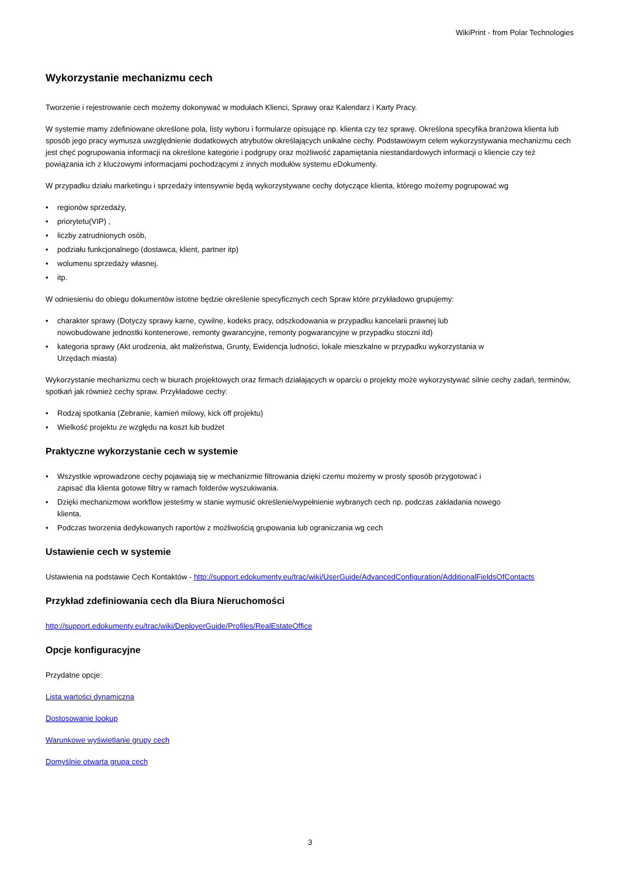WikiPrint - from Polar Technologies
Wykorzystanie mechanizmu cech
Tworzenie i rejestrowanie cech możemy dokonywać w modułach Klienci, Sprawy oraz Kalendarz i Karty Pracy.
W systemie mamy zdefiniowane określone pola, listy wyboru i formularze opisujące np. klienta czy tez sprawę. Określona specyfika branżowa klienta lub sposób jego pracy wymusza uwzględnienie dodatkowych atrybutów określających unikalne cechy. Podstawowym celem wykorzystywania mechanizmu cech jest chęć pogrupowania informacji na określone kategorie i podgrupy oraz możliwość zapamiętania niestandardowych informacji o kliencie czy też powiązania ich z kluczowymi informacjami pochodzącymi z innych modułów systemu eDokumenty.
W przypadku działu marketingu i sprzedaży intensywnie będą wykorzystywane cechy dotyczące klienta, którego możemy pogrupować wg
• regionów sprzedaży,
• priorytetu(VIP) ,
• liczby zatrudnionych osób,
• podziału funkcjonalnego (dostawca, klient, partner itp)
• wolumenu sprzedaży własnej.
• itp.
W odniesieniu do obiegu dokumentów istotne będzie określenie specyficznych cech Spraw które przykładowo grupujemy:
• charakter sprawy (Dotyczy sprawy karne, cywilne, kodeks pracy, odszkodowania w przypadku kancelarii prawnej lub nowobudowane jednostki kontenerowe, remonty gwarancyjne, remonty pogwarancyjne w przypadku stoczni itd)
• kategoria sprawy (Akt urodzenia, akt małżeństwa, Grunty, Ewidencja ludności, lokale mieszkalne w przypadku wykorzystania w Urzędach miasta)
Wykorzystanie mechanizmu cech w biurach projektowych oraz firmach działających w oparciu o projekty może wykorzystywać silnie cechy zadań, terminów, spotkań jak również cechy spraw. Przykładowe cechy:
• Rodzaj spotkania (Zebranie, kamień milowy, kick off projektu)
• Wielkość projektu ze względu na koszt lub budżet
Praktyczne wykorzystanie cech w systemie
• Wszystkie wprowadzone cechy pojawiają się w mechanizmie filtrowania dzięki czemu możemy w prosty sposób przygotować i zapisać dla klienta gotowe filtry w ramach folderów wyszukiwania.
• Dzięki mechanizmowi workflow jesteśmy w stanie wymusić określenie/wypełnienie wybranych cech np. podczas zakładania nowego klienta.
• Podczas tworzenia dedykowanych raportów z możliwością grupowania lub ograniczania wg cech
Ustawienie cech w systemie
Ustawienia na podstawie Cech Kontaktów - http://support.edokumenty.eu/trac/wiki/UserGuide/AdvancedConfiguration/AdditionalFieldsOfContacts
Przykład zdefiniowania cech dla Biura Nieruchomości
http://support.edokumenty.eu/trac/wiki/DeployerGuide/Profiles/RealEstateOffice
Opcje konfiguracyjne
Przydatne opcje:
Lista wartości dynamiczna
Dostosowanie lookup
Warunkowe wyświetlanie grupy cech
Domyślnie otwarta grupa cech
3